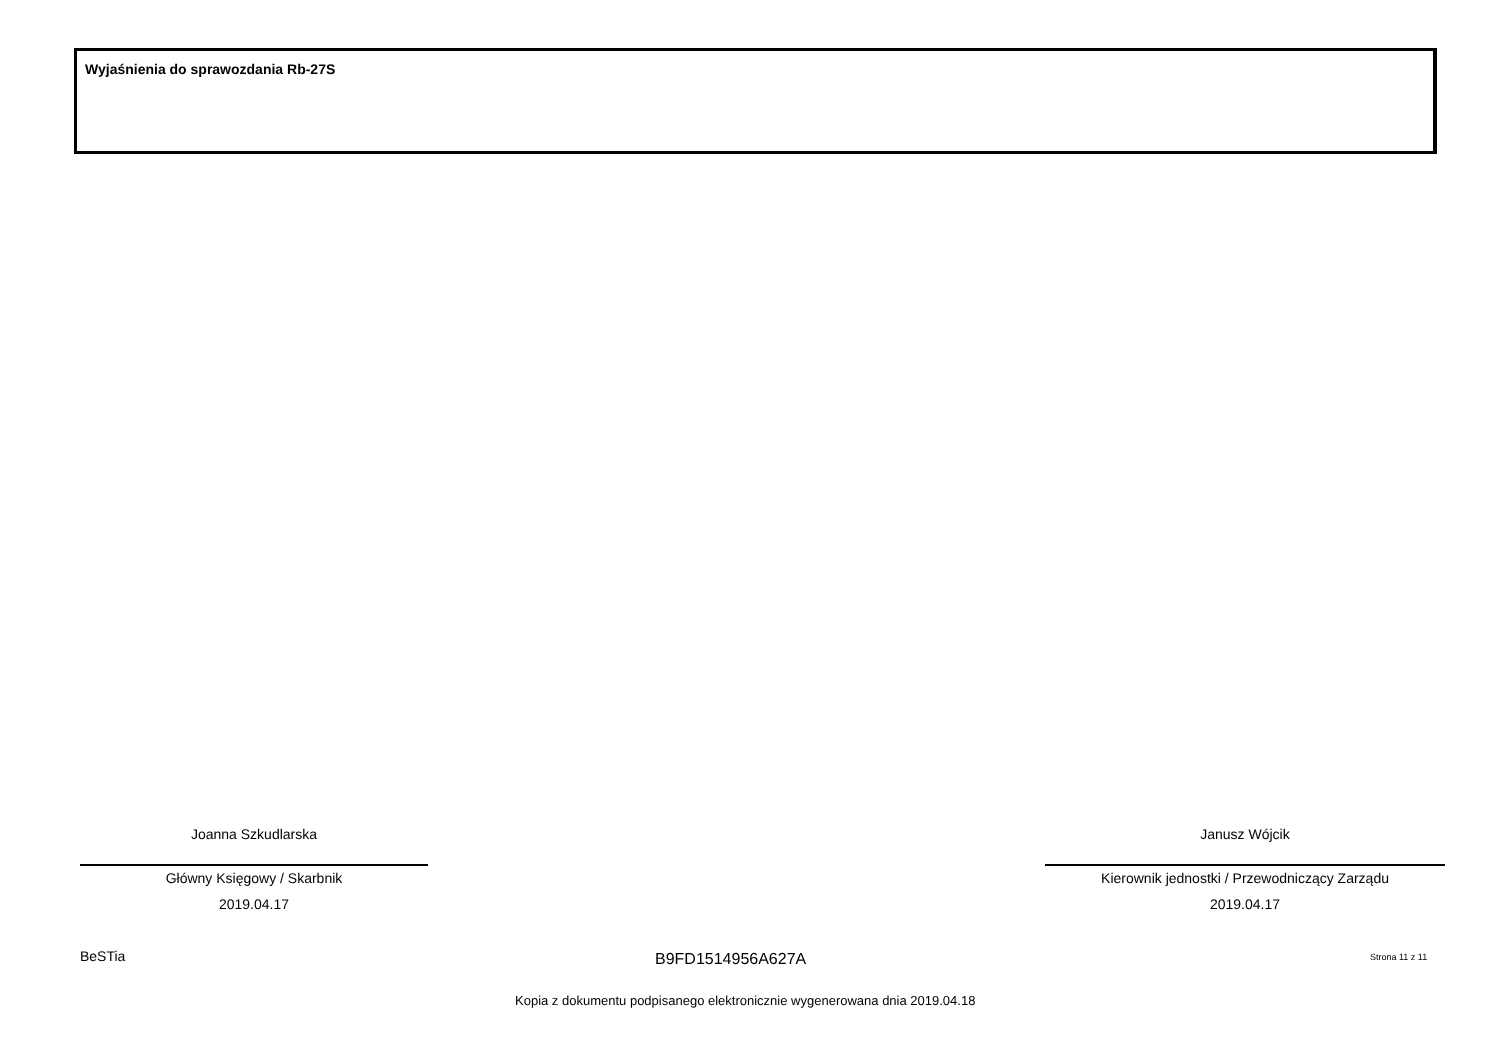Wyjaśnienia do sprawozdania Rb-27S
Joanna Szkudlarska
Główny Księgowy / Skarbnik
2019.04.17
Janusz Wójcik
Kierownik jednostki / Przewodniczący Zarządu
2019.04.17
BeSTia B9FD1514956A627A Strona 11 z 11
Kopia z dokumentu podpisanego elektronicznie wygenerowana dnia 2019.04.18